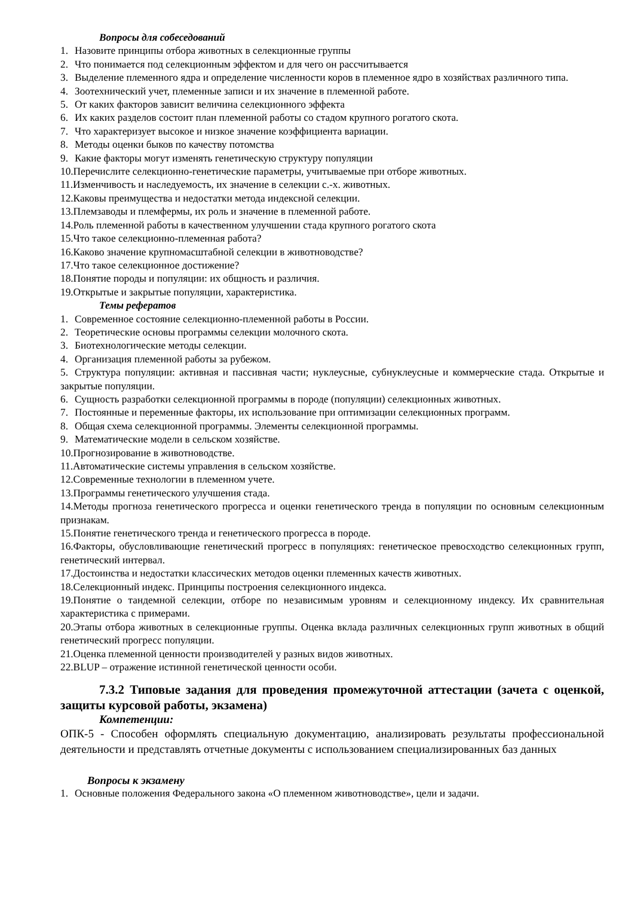Вопросы для собеседований
1. Назовите принципы отбора животных в селекционные группы
2. Что понимается под селекционным эффектом и для чего он рассчитывается
3. Выделение племенного ядра и определение численности коров в племенное ядро в хозяйствах различного типа.
4. Зоотехнический учет, племенные записи и их значение в племенной работе.
5. От каких факторов зависит величина селекционного эффекта
6. Их каких разделов состоит план племенной работы со стадом крупного рогатого скота.
7. Что характеризует высокое и низкое значение коэффициента вариации.
8. Методы оценки быков по качеству потомства
9. Какие факторы могут изменять генетическую структуру популяции
10.Перечислите селекционно-генетические параметры, учитываемые при отборе животных.
11.Изменчивость и наследуемость, их значение в селекции с.-х. животных.
12.Каковы преимущества и недостатки метода индексной селекции.
13.Племзаводы и племфермы, их роль и значение в племенной работе.
14.Роль племенной работы в качественном улучшении стада крупного рогатого скота
15.Что такое селекционно-племенная работа?
16.Каково значение крупномасштабной селекции в животноводстве?
17.Что такое селекционное достижение?
18.Понятие породы и популяции: их общность и различия.
19.Открытые и закрытые популяции, характеристика.
Темы рефератов
1. Современное состояние селекционно-племенной работы в России.
2. Теоретические основы программы селекции молочного скота.
3. Биотехнологические методы селекции.
4. Организация племенной работы за рубежом.
5. Структура популяции: активная и пассивная части; нуклеусные, субнуклеусные и коммерческие стада. Открытые и закрытые популяции.
6. Сущность разработки селекционной программы в породе (популяции) селекционных животных.
7. Постоянные и переменные факторы, их использование при оптимизации селекционных программ.
8. Общая схема селекционной программы. Элементы селекционной программы.
9. Математические модели в сельском хозяйстве.
10.Прогнозирование в животноводстве.
11.Автоматические системы управления в сельском хозяйстве.
12.Современные технологии в племенном учете.
13.Программы генетического улучшения стада.
14.Методы прогноза генетического прогресса и оценки генетического тренда в популяции по основным селекционным признакам.
15.Понятие генетического тренда и генетического прогресса в породе.
16.Факторы, обусловливающие генетический прогресс в популяциях: генетическое превосходство селекционных групп, генетический интервал.
17.Достоинства и недостатки классических методов оценки племенных качеств животных.
18.Селекционный индекс. Принципы построения селекционного индекса.
19.Понятие о тандемной селекции, отборе по независимым уровням и селекционному индексу. Их сравнительная характеристика с примерами.
20.Этапы отбора животных в селекционные группы. Оценка вклада различных селекционных групп животных в общий генетический прогресс популяции.
21.Оценка племенной ценности производителей у разных видов животных.
22.BLUP – отражение истинной генетической ценности особи.
7.3.2 Типовые задания для проведения промежуточной аттестации (зачета с оценкой, защиты курсовой работы, экзамена)
Компетенции:
ОПК-5 - Способен оформлять специальную документацию, анализировать результаты профессиональной деятельности и представлять отчетные документы с использованием специализированных баз данных
Вопросы к экзамену
1. Основные положения Федерального закона «О племенном животноводстве», цели и задачи.